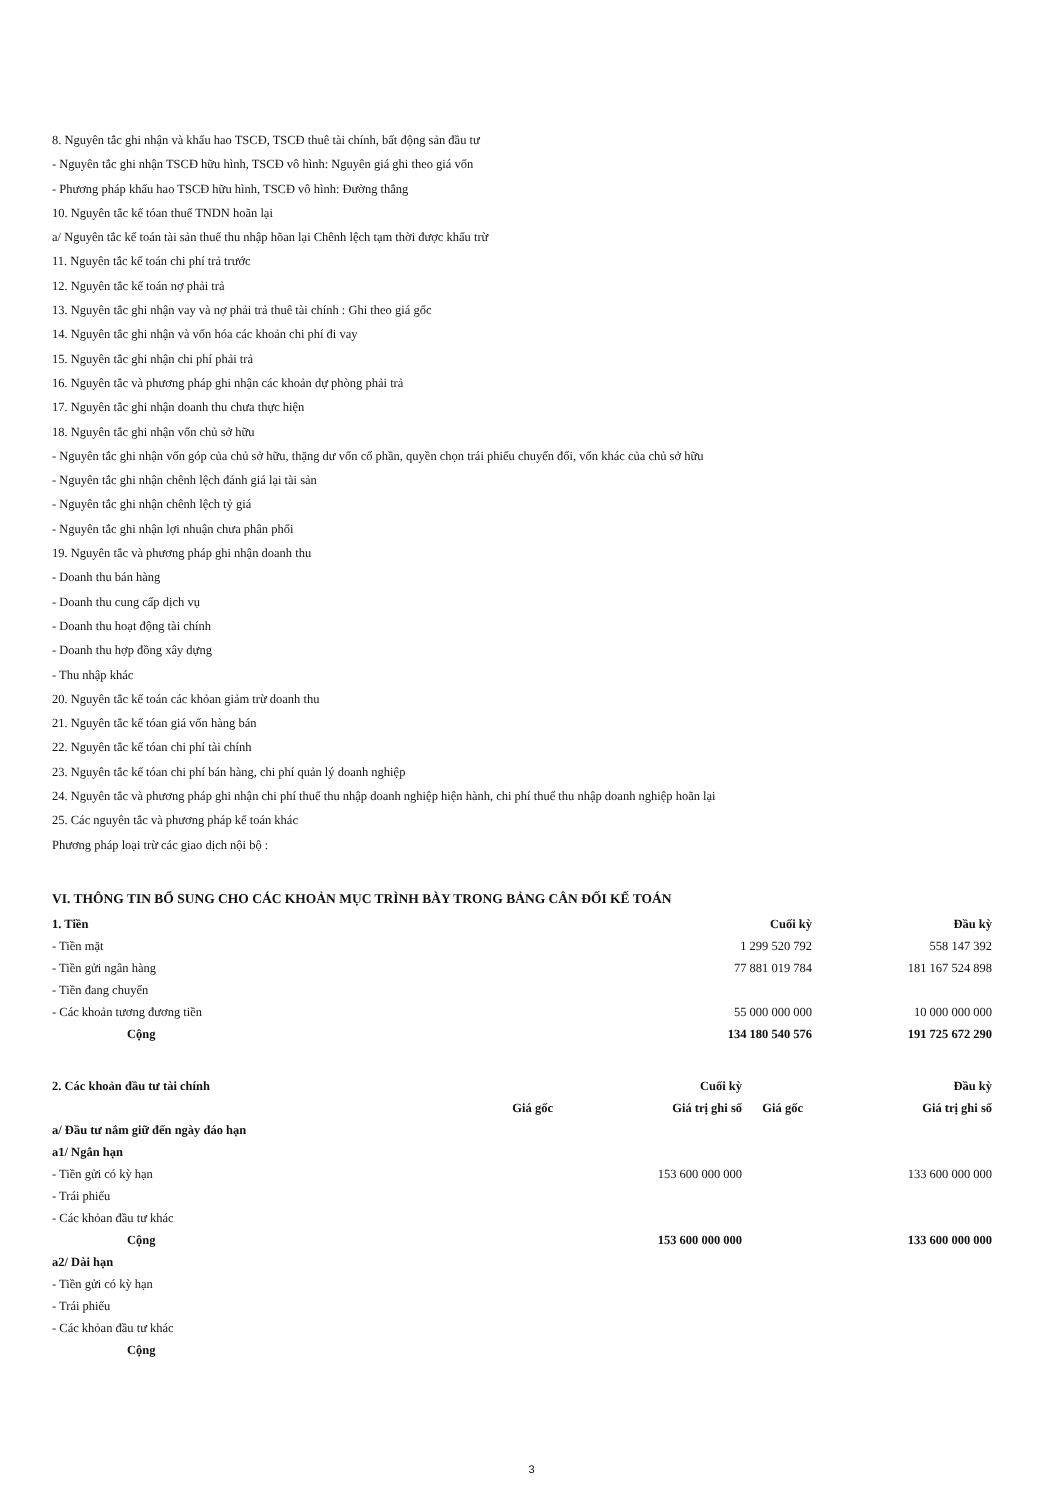8. Nguyên tắc ghi nhận và khấu hao TSCĐ, TSCĐ thuê tài chính, bất động sản đầu tư
- Nguyên tắc ghi nhận TSCĐ hữu hình, TSCĐ vô hình: Nguyên giá ghi theo giá vốn
- Phương pháp khấu hao TSCĐ hữu hình, TSCĐ vô hình: Đường thẳng
10. Nguyên tắc kế tóan thuế TNDN hoãn lại
a/ Nguyên tắc kế toán tài sản thuế thu nhập hõan lại Chênh lệch tạm thời được khấu trừ
11. Nguyên tắc kế toán chi phí trả trước
12. Nguyên tắc kế toán nợ phải trả
13. Nguyên tắc ghi nhận vay và nợ phải trả thuê tài chính : Ghi theo giá gốc
14. Nguyên tắc ghi nhận và vốn hóa các khoản chi phí đi vay
15. Nguyên tắc ghi nhận chi phí phải trả
16. Nguyên tắc và phương pháp ghi nhận các khoản dự phòng phải trả
17. Nguyên tắc ghi nhận doanh thu chưa thực hiện
18. Nguyên tắc ghi nhận vốn chủ sở hữu
- Nguyên tắc ghi nhận vốn góp của chủ sở hữu, thặng dư vốn cổ phần, quyền chọn trái phiếu chuyển đổi, vốn khác của chủ sở hữu
- Nguyên tắc ghi nhận chênh lệch đánh giá lại tài sản
- Nguyên tắc ghi nhận chênh lệch tỷ giá
- Nguyên tắc ghi nhận lợi nhuận chưa phân phối
19. Nguyên tắc và phương pháp ghi nhận doanh thu
- Doanh thu bán hàng
- Doanh thu cung cấp dịch vụ
- Doanh thu hoạt động tài chính
- Doanh thu hợp đồng xây dựng
- Thu nhập khác
20. Nguyên tắc kế toán các khỏan giảm trừ doanh thu
21. Nguyên tắc kế tóan giá vốn hàng bán
22. Nguyên tắc kế tóan chi phí tài chính
23. Nguyên tắc kế tóan chi phí bán hàng, chi phí quản lý doanh nghiệp
24. Nguyên tắc và phương pháp ghi nhận chi phí thuế thu nhập doanh nghiệp hiện hành, chi phí thuế thu nhập doanh nghiệp hoãn lại
25. Các nguyên tắc và phương pháp kế toán khác
Phương pháp loại trừ các giao dịch nội bộ :
VI. THÔNG TIN BỔ SUNG CHO CÁC KHOẢN MỤC TRÌNH BÀY TRONG BẢNG CÂN ĐỐI KẾ TOÁN
| 1. Tiền | Cuối kỳ | Đầu kỳ |
| --- | --- | --- |
| - Tiền mặt | 1 299 520 792 | 558 147 392 |
| - Tiền gửi ngân hàng | 77 881 019 784 | 181 167 524 898 |
| - Tiền đang chuyển | | |
| - Các khoản tương đương tiền | 55 000 000 000 | 10 000 000 000 |
| Cộng | 134 180 540 576 | 191 725 672 290 |
| 2. Các khoản đầu tư tài chính | | Cuối kỳ | | Đầu kỳ |
| --- | --- | --- | --- | --- |
| | Giá gốc | Giá trị ghi sổ | Giá gốc | Giá trị ghi sổ |
| a/ Đầu tư nắm giữ đến ngày đáo hạn | | | | |
| a1/ Ngắn hạn | | | | |
| - Tiền gửi có kỳ hạn | | 153 600 000 000 | | 133 600 000 000 |
| - Trái phiếu | | | | |
| - Các khỏan đầu tư khác | | | | |
| Cộng | | 153 600 000 000 | | 133 600 000 000 |
| a2/ Dài hạn | | | | |
| - Tiền gửi có kỳ hạn | | | | |
| - Trái phiếu | | | | |
| - Các khỏan đầu tư khác | | | | |
| Cộng | | | | |
3